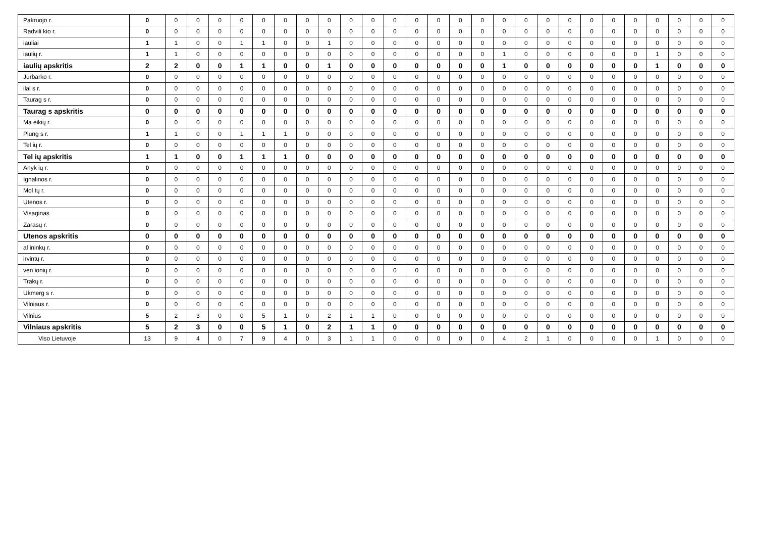| Pakruojo r. | 0 | 0 | 0 | 0 | 0 | 0 | 0 | 0 | 0 | 0 | 0 | 0 | 0 | 0 | 0 | 0 | 0 | 0 | 0 | 0 | 0 | 0 | 0 | 0 | 0 | 0 | 0 |
| Radvili kio r. | 0 | 0 | 0 | 0 | 0 | 0 | 0 | 0 | 0 | 0 | 0 | 0 | 0 | 0 | 0 | 0 | 0 | 0 | 0 | 0 | 0 | 0 | 0 | 0 | 0 | 0 | 0 |
| iauliai | 1 | 1 | 0 | 0 | 1 | 1 | 0 | 0 | 1 | 0 | 0 | 0 | 0 | 0 | 0 | 0 | 0 | 0 | 0 | 0 | 0 | 0 | 0 | 0 | 0 | 0 | 0 |
| iaulių r. | 1 | 1 | 0 | 0 | 0 | 0 | 0 | 0 | 0 | 0 | 0 | 0 | 0 | 0 | 0 | 0 | 1 | 0 | 0 | 0 | 0 | 0 | 0 | 1 | 0 | 0 | 0 |
| iaulių apskritis | 2 | 2 | 0 | 0 | 1 | 1 | 0 | 0 | 1 | 0 | 0 | 0 | 0 | 0 | 0 | 0 | 1 | 0 | 0 | 0 | 0 | 0 | 0 | 1 | 0 | 0 | 0 |
| Jurbarko r. | 0 | 0 | 0 | 0 | 0 | 0 | 0 | 0 | 0 | 0 | 0 | 0 | 0 | 0 | 0 | 0 | 0 | 0 | 0 | 0 | 0 | 0 | 0 | 0 | 0 | 0 | 0 |
| ilal s r. | 0 | 0 | 0 | 0 | 0 | 0 | 0 | 0 | 0 | 0 | 0 | 0 | 0 | 0 | 0 | 0 | 0 | 0 | 0 | 0 | 0 | 0 | 0 | 0 | 0 | 0 | 0 |
| Taurag s r. | 0 | 0 | 0 | 0 | 0 | 0 | 0 | 0 | 0 | 0 | 0 | 0 | 0 | 0 | 0 | 0 | 0 | 0 | 0 | 0 | 0 | 0 | 0 | 0 | 0 | 0 | 0 |
| Taurag s apskritis | 0 | 0 | 0 | 0 | 0 | 0 | 0 | 0 | 0 | 0 | 0 | 0 | 0 | 0 | 0 | 0 | 0 | 0 | 0 | 0 | 0 | 0 | 0 | 0 | 0 | 0 | 0 |
| Ma eikių r. | 0 | 0 | 0 | 0 | 0 | 0 | 0 | 0 | 0 | 0 | 0 | 0 | 0 | 0 | 0 | 0 | 0 | 0 | 0 | 0 | 0 | 0 | 0 | 0 | 0 | 0 | 0 |
| Plung s r. | 1 | 1 | 0 | 0 | 1 | 1 | 1 | 0 | 0 | 0 | 0 | 0 | 0 | 0 | 0 | 0 | 0 | 0 | 0 | 0 | 0 | 0 | 0 | 0 | 0 | 0 | 0 |
| Tel ių r. | 0 | 0 | 0 | 0 | 0 | 0 | 0 | 0 | 0 | 0 | 0 | 0 | 0 | 0 | 0 | 0 | 0 | 0 | 0 | 0 | 0 | 0 | 0 | 0 | 0 | 0 | 0 |
| Tel ių apskritis | 1 | 1 | 0 | 0 | 1 | 1 | 1 | 0 | 0 | 0 | 0 | 0 | 0 | 0 | 0 | 0 | 0 | 0 | 0 | 0 | 0 | 0 | 0 | 0 | 0 | 0 | 0 |
| Anyk ių r. | 0 | 0 | 0 | 0 | 0 | 0 | 0 | 0 | 0 | 0 | 0 | 0 | 0 | 0 | 0 | 0 | 0 | 0 | 0 | 0 | 0 | 0 | 0 | 0 | 0 | 0 | 0 |
| Ignalinos r. | 0 | 0 | 0 | 0 | 0 | 0 | 0 | 0 | 0 | 0 | 0 | 0 | 0 | 0 | 0 | 0 | 0 | 0 | 0 | 0 | 0 | 0 | 0 | 0 | 0 | 0 | 0 |
| Mol tų r. | 0 | 0 | 0 | 0 | 0 | 0 | 0 | 0 | 0 | 0 | 0 | 0 | 0 | 0 | 0 | 0 | 0 | 0 | 0 | 0 | 0 | 0 | 0 | 0 | 0 | 0 | 0 |
| Utenos r. | 0 | 0 | 0 | 0 | 0 | 0 | 0 | 0 | 0 | 0 | 0 | 0 | 0 | 0 | 0 | 0 | 0 | 0 | 0 | 0 | 0 | 0 | 0 | 0 | 0 | 0 | 0 |
| Visaginas | 0 | 0 | 0 | 0 | 0 | 0 | 0 | 0 | 0 | 0 | 0 | 0 | 0 | 0 | 0 | 0 | 0 | 0 | 0 | 0 | 0 | 0 | 0 | 0 | 0 | 0 | 0 |
| Zarasų r. | 0 | 0 | 0 | 0 | 0 | 0 | 0 | 0 | 0 | 0 | 0 | 0 | 0 | 0 | 0 | 0 | 0 | 0 | 0 | 0 | 0 | 0 | 0 | 0 | 0 | 0 | 0 |
| Utenos apskritis | 0 | 0 | 0 | 0 | 0 | 0 | 0 | 0 | 0 | 0 | 0 | 0 | 0 | 0 | 0 | 0 | 0 | 0 | 0 | 0 | 0 | 0 | 0 | 0 | 0 | 0 | 0 |
| al ininkų r. | 0 | 0 | 0 | 0 | 0 | 0 | 0 | 0 | 0 | 0 | 0 | 0 | 0 | 0 | 0 | 0 | 0 | 0 | 0 | 0 | 0 | 0 | 0 | 0 | 0 | 0 | 0 |
| irvintų r. | 0 | 0 | 0 | 0 | 0 | 0 | 0 | 0 | 0 | 0 | 0 | 0 | 0 | 0 | 0 | 0 | 0 | 0 | 0 | 0 | 0 | 0 | 0 | 0 | 0 | 0 | 0 |
| ven ionių r. | 0 | 0 | 0 | 0 | 0 | 0 | 0 | 0 | 0 | 0 | 0 | 0 | 0 | 0 | 0 | 0 | 0 | 0 | 0 | 0 | 0 | 0 | 0 | 0 | 0 | 0 | 0 |
| Trakų r. | 0 | 0 | 0 | 0 | 0 | 0 | 0 | 0 | 0 | 0 | 0 | 0 | 0 | 0 | 0 | 0 | 0 | 0 | 0 | 0 | 0 | 0 | 0 | 0 | 0 | 0 | 0 |
| Ukmerg s r. | 0 | 0 | 0 | 0 | 0 | 0 | 0 | 0 | 0 | 0 | 0 | 0 | 0 | 0 | 0 | 0 | 0 | 0 | 0 | 0 | 0 | 0 | 0 | 0 | 0 | 0 | 0 |
| Vilniaus r. | 0 | 0 | 0 | 0 | 0 | 0 | 0 | 0 | 0 | 0 | 0 | 0 | 0 | 0 | 0 | 0 | 0 | 0 | 0 | 0 | 0 | 0 | 0 | 0 | 0 | 0 | 0 |
| Vilnius | 5 | 2 | 3 | 0 | 0 | 5 | 1 | 0 | 2 | 1 | 1 | 0 | 0 | 0 | 0 | 0 | 0 | 0 | 0 | 0 | 0 | 0 | 0 | 0 | 0 | 0 | 0 |
| Vilniaus apskritis | 5 | 2 | 3 | 0 | 0 | 5 | 1 | 0 | 2 | 1 | 1 | 0 | 0 | 0 | 0 | 0 | 0 | 0 | 0 | 0 | 0 | 0 | 0 | 0 | 0 | 0 | 0 |
| Viso Lietuvoje | 13 | 9 | 4 | 0 | 7 | 9 | 4 | 0 | 3 | 1 | 1 | 0 | 0 | 0 | 0 | 0 | 4 | 2 | 1 | 0 | 0 | 0 | 0 | 1 | 0 | 0 | 0 |